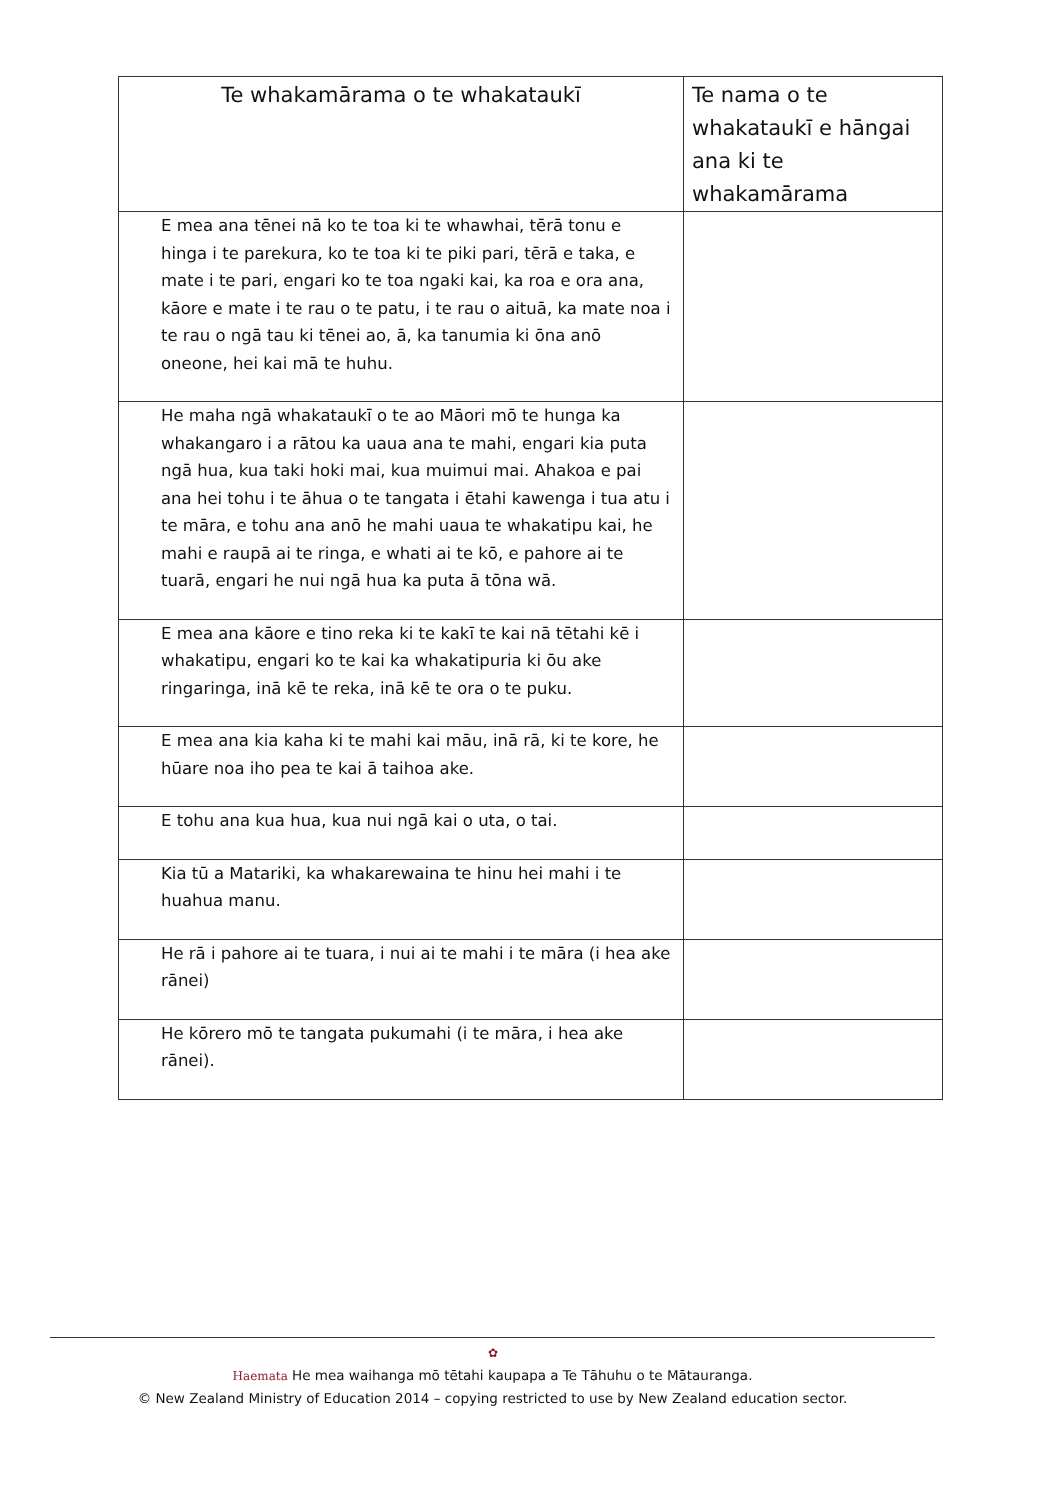| Te whakamārama o te whakataukī | Te nama o te whakataukī e hāngai ana ki te whakamārama |
| --- | --- |
| E mea ana tēnei nā ko te toa ki te whawhai, tērā tonu e hinga i te parekura, ko te toa ki te piki pari, tērā e taka, e mate i te pari, engari ko te toa ngaki kai, ka roa e ora ana, kāore e mate i te rau o te patu, i te rau o aituā, ka mate noa i te rau o ngā tau ki tēnei ao, ā, ka tanumia ki ōna anō oneone, hei kai mā te huhu. | |
| He maha ngā whakataukī o te ao Māori mō te hunga ka whakangaro i a rātou ka uaua ana te mahi, engari kia puta ngā hua, kua taki hoki mai, kua muimui mai. Ahakoa e pai ana hei tohu i te āhua o te tangata i ētahi kawenga i tua atu i te māra, e tohu ana anō he mahi uaua te whakatipu kai, he mahi e raupā ai te ringa, e whati ai te kō, e pahore ai te tuarā, engari he nui ngā hua ka puta ā tōna wā. | |
| E mea ana kāore e tino reka ki te kakī te kai nā tētahi kē i whakatipu, engari ko te kai ka whakatipuria ki ōu ake ringaringa, inā kē te reka, inā kē te ora o te puku. | |
| E mea ana kia kaha ki te mahi kai māu, inā rā, ki te kore, he hūare noa iho pea te kai ā taihoa ake. | |
| E tohu ana kua hua, kua nui ngā kai o uta, o tai. | |
| Kia tū a Matariki, ka whakarewaina te hinu hei mahi i te huahua manu. | |
| He rā i pahore ai te tuara, i nui ai te mahi i te māra (i hea ake rānei) | |
| He kōrero mō te tangata pukumahi (i te māra, i hea ake rānei). | |
✿
Haemata He mea waihanga mō tētahi kaupapa a Te Tāhuhu o te Mātauranga.
© New Zealand Ministry of Education 2014 – copying restricted to use by New Zealand education sector.